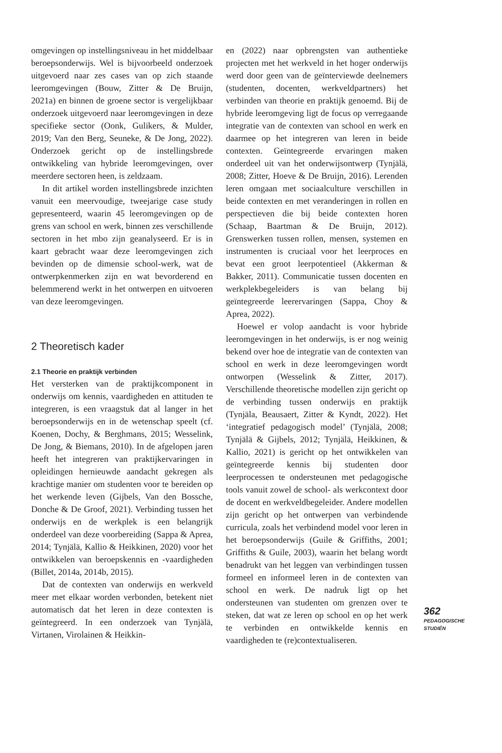omgevingen op instellingsniveau in het middelbaar beroepsonderwijs. Wel is bijvoorbeeld onderzoek uitgevoerd naar zes cases van op zich staande leeromgevingen (Bouw, Zitter & De Bruijn, 2021a) en binnen de groene sector is vergelijkbaar onderzoek uitgevoerd naar leeromgevingen in deze specifieke sector (Oonk, Gulikers, & Mulder, 2019; Van den Berg, Seuneke, & De Jong, 2022). Onderzoek gericht op de instellingsbrede ontwikkeling van hybride leeromgevingen, over meerdere sectoren heen, is zeldzaam.
In dit artikel worden instellingsbrede inzichten vanuit een meervoudige, tweejarige case study gepresenteerd, waarin 45 leeromgevingen op de grens van school en werk, binnen zes verschillende sectoren in het mbo zijn geanalyseerd. Er is in kaart gebracht waar deze leeromgevingen zich bevinden op de dimensie school-werk, wat de ontwerpkenmerken zijn en wat bevorderend en belemmerend werkt in het ontwerpen en uitvoeren van deze leeromgevingen.
2 Theoretisch kader
2.1 Theorie en praktijk verbinden
Het versterken van de praktijkcomponent in onderwijs om kennis, vaardigheden en attituden te integreren, is een vraagstuk dat al langer in het beroepsonderwijs en in de wetenschap speelt (cf. Koenen, Dochy, & Berghmans, 2015; Wesselink, De Jong, & Biemans, 2010). In de afgelopen jaren heeft het integreren van praktijkervaringen in opleidingen hernieuwde aandacht gekregen als krachtige manier om studenten voor te bereiden op het werkende leven (Gijbels, Van den Bossche, Donche & De Groof, 2021). Verbinding tussen het onderwijs en de werkplek is een belangrijk onderdeel van deze voorbereiding (Sappa & Aprea, 2014; Tynjälä, Kallio & Heikkinen, 2020) voor het ontwikkelen van beroepskennis en -vaardigheden (Billet, 2014a, 2014b, 2015).
Dat de contexten van onderwijs en werkveld meer met elkaar worden verbonden, betekent niet automatisch dat het leren in deze contexten is geïntegreerd. In een onderzoek van Tynjälä, Virtanen, Virolainen & Heikkin-
en (2022) naar opbrengsten van authentieke projecten met het werkveld in het hoger onderwijs werd door geen van de geïnterviewde deelnemers (studenten, docenten, werkveldpartners) het verbinden van theorie en praktijk genoemd. Bij de hybride leeromgeving ligt de focus op verregaande integratie van de contexten van school en werk en daarmee op het integreren van leren in beide contexten. Geïntegreerde ervaringen maken onderdeel uit van het onderwijsontwerp (Tynjälä, 2008; Zitter, Hoeve & De Bruijn, 2016). Lerenden leren omgaan met sociaalculture verschillen in beide contexten en met veranderingen in rollen en perspectieven die bij beide contexten horen (Schaap, Baartman & De Bruijn, 2012). Grenswerken tussen rollen, mensen, systemen en instrumenten is cruciaal voor het leerproces en bevat een groot leerpotentieel (Akkerman & Bakker, 2011). Communicatie tussen docenten en werkplekbegeleiders is van belang bij geïntegreerde leerervaringen (Sappa, Choy & Aprea, 2022).
Hoewel er volop aandacht is voor hybride leeromgevingen in het onderwijs, is er nog weinig bekend over hoe de integratie van de contexten van school en werk in deze leeromgevingen wordt ontworpen (Wesselink & Zitter, 2017). Verschillende theoretische modellen zijn gericht op de verbinding tussen onderwijs en praktijk (Tynjäla, Beausaert, Zitter & Kyndt, 2022). Het ‘integratief pedagogisch model’ (Tynjälä, 2008; Tynjälä & Gijbels, 2012; Tynjälä, Heikkinen, & Kallio, 2021) is gericht op het ontwikkelen van geïntegreerde kennis bij studenten door leerprocessen te ondersteunen met pedagogische tools vanuit zowel de school- als werkcontext door de docent en werkveldbegeleider. Andere modellen zijn gericht op het ontwerpen van verbindende curricula, zoals het verbindend model voor leren in het beroepsonderwijs (Guile & Griffiths, 2001; Griffiths & Guile, 2003), waarin het belang wordt benadrukt van het leggen van verbindingen tussen formeel en informeel leren in de contexten van school en werk. De nadruk ligt op het ondersteunen van studenten om grenzen over te steken, dat wat ze leren op school en op het werk te verbinden en ontwikkelde kennis en vaardigheden te (re)contextualiseren.
362
PEDAGOGISCHE
STUDIËN